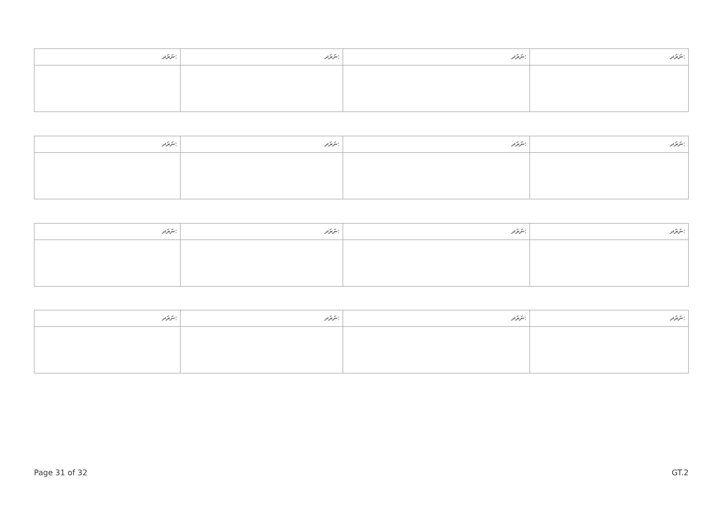| ނަރަދ: | ނަރަދ: | ނަރަދ: | ނަރަދ: |
| ނަރަދ: | ނަރަދ: | ނަރަދ: | ނަރަދ: |
| ނަރަދ: | ނަރަދ: | ނަރަދ: | ނަރަދ: |
| ނަރަދ: | ނަރަދ: | ނަރަދ: | ނަރަދ: |
Page 31 of 32 GT.2